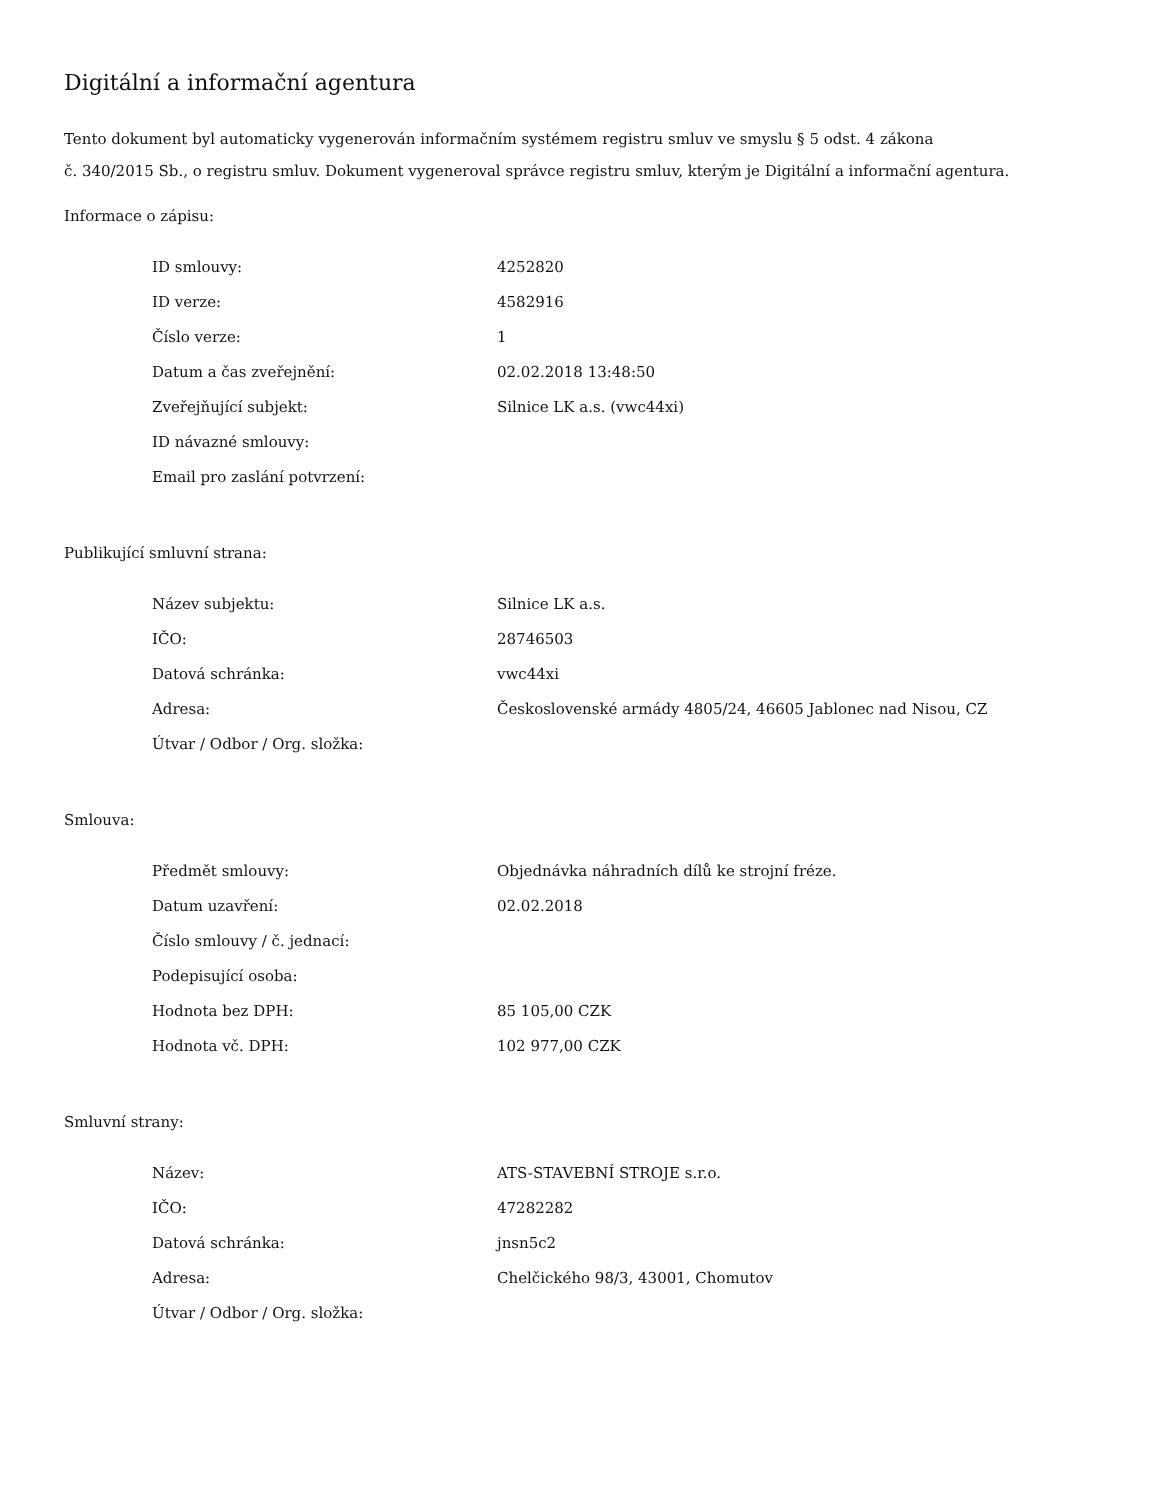Digitální a informační agentura
Tento dokument byl automaticky vygenerován informačním systémem registru smluv ve smyslu § 5 odst. 4 zákona
č. 340/2015 Sb., o registru smluv. Dokument vygeneroval správce registru smluv, kterým je Digitální a informační agentura.
Informace o zápisu:
| ID smlouvy: | 4252820 |
| ID verze: | 4582916 |
| Číslo verze: | 1 |
| Datum a čas zveřejnění: | 02.02.2018 13:48:50 |
| Zveřejňující subjekt: | Silnice LK a.s. (vwc44xi) |
| ID návazné smlouvy: | |
| Email pro zaslání potvrzení: | |
Publikující smluvní strana:
| Název subjektu: | Silnice LK a.s. |
| IČO: | 28746503 |
| Datová schránka: | vwc44xi |
| Adresa: | Československé armády 4805/24, 46605 Jablonec nad Nisou, CZ |
| Útvar / Odbor / Org. složka: | |
Smlouva:
| Předmět smlouvy: | Objednávka náhradních dílů ke strojní fréze. |
| Datum uzavření: | 02.02.2018 |
| Číslo smlouvy / č. jednací: | |
| Podepisující osoba: | |
| Hodnota bez DPH: | 85 105,00 CZK |
| Hodnota vč. DPH: | 102 977,00 CZK |
Smluvní strany:
| Název: | ATS-STAVEBNÍ STROJE s.r.o. |
| IČO: | 47282282 |
| Datová schránka: | jnsn5c2 |
| Adresa: | Chelčického 98/3, 43001, Chomutov |
| Útvar / Odbor / Org. složka: | |